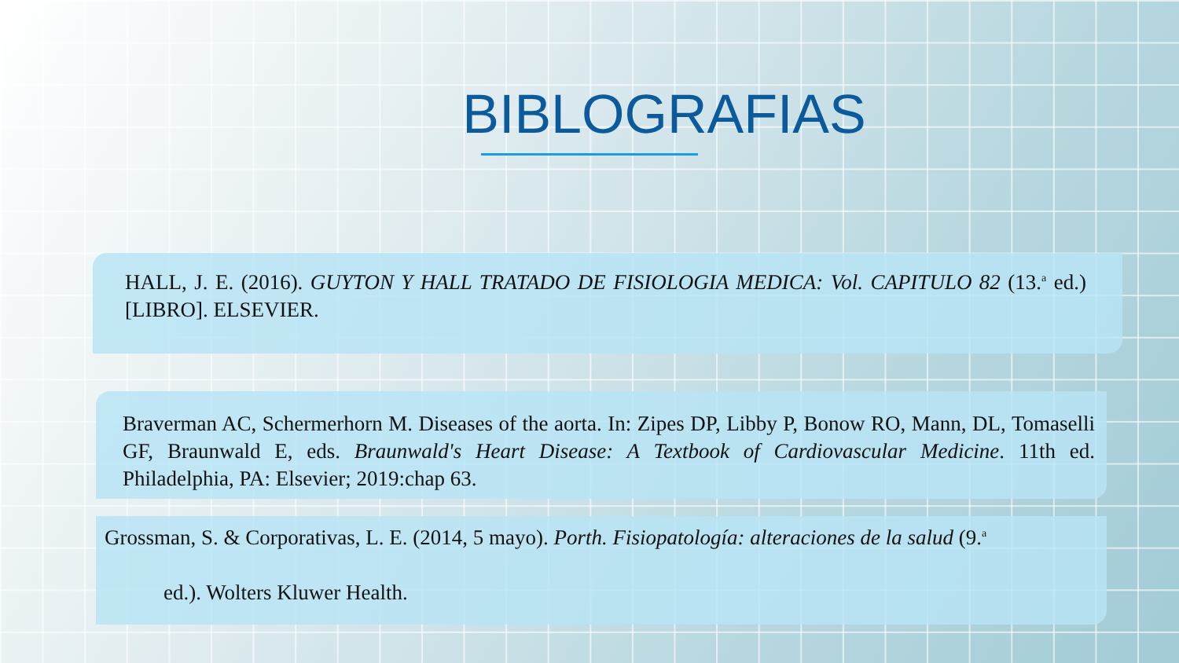BIBLOGRAFIAS
HALL, J. E. (2016). GUYTON Y HALL TRATADO DE FISIOLOGIA MEDICA: Vol. CAPITULO 82 (13.<sup>a</sup> ed.) [LIBRO]. ELSEVIER.
Braverman AC, Schermerhorn M. Diseases of the aorta. In: Zipes DP, Libby P, Bonow RO, Mann, DL, Tomaselli GF, Braunwald E, eds. Braunwald's Heart Disease: A Textbook of Cardiovascular Medicine. 11th ed. Philadelphia, PA: Elsevier; 2019:chap 63.
Grossman, S. & Corporativas, L. E. (2014, 5 mayo). Porth. Fisiopatología: alteraciones de la salud (9.<sup>a</sup>
ed.). Wolters Kluwer Health.